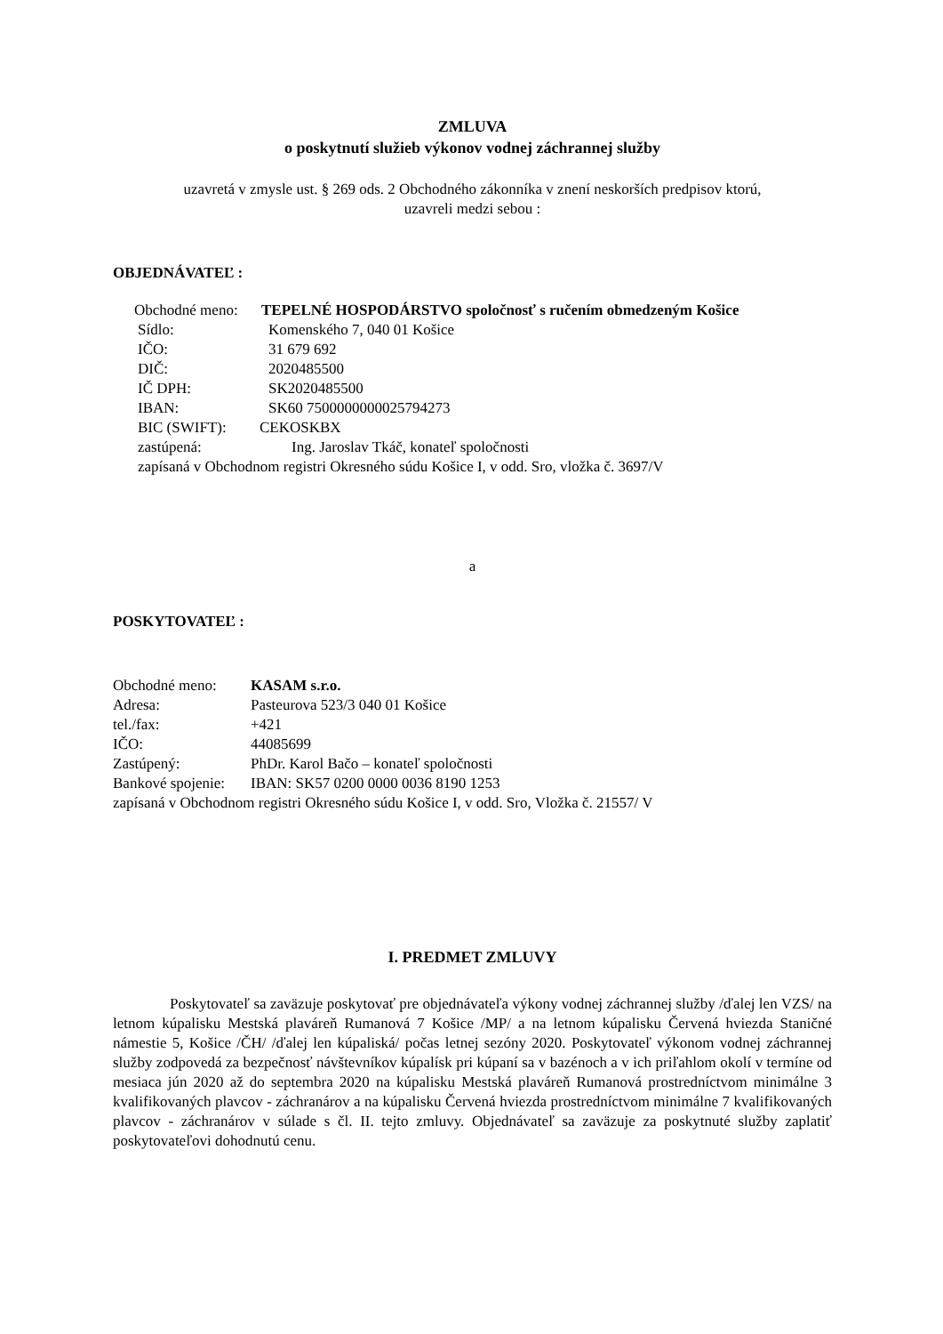ZMLUVA
o poskytnutí služieb výkonov vodnej záchrannej služby
uzavretá v zmysle ust. § 269 ods. 2 Obchodného zákonníka v znení neskorších predpisov ktorú,
uzavreli medzi sebou :
OBJEDNÁVATEĽ :
Obchodné meno: TEPELNÉ HOSPODÁRSTVO spoločnosť s ručením obmedzeným Košice
Sídlo: Komenského 7, 040 01 Košice
IČO: 31 679 692
DIČ: 2020485500
IČ DPH: SK2020485500
IBAN: SK60 7500000000025794273
BIC (SWIFT): CEKOSKBX
zastúpená: Ing. Jaroslav Tkáč, konateľ spoločnosti
zapísaná v Obchodnom registri Okresného súdu Košice I, v odd. Sro, vložka č. 3697/V
a
POSKYTOVATEĽ :
Obchodné meno: KASAM s.r.o.
Adresa: Pasteurova 523/3 040 01 Košice
tel./fax: +421
IČO: 44085699
Zastúpený: PhDr. Karol Bačo – konateľ spoločnosti
Bankové spojenie: IBAN: SK57 0200 0000 0036 8190 1253
zapísaná v Obchodnom registri Okresného súdu Košice I, v odd. Sro, Vložka č. 21557/ V
I. PREDMET ZMLUVY
Poskytovateľ sa zaväzuje poskytovať pre objednávateľa výkony vodnej záchrannej služby /ďalej len VZS/ na letnom kúpalisku Mestská plaváreň Rumanová 7 Košice /MP/ a na letnom kúpalisku Červená hviezda Staničné námestie 5, Košice /ČH/ /ďalej len kúpaliská/ počas letnej sezóny 2020. Poskytovateľ výkonom vodnej záchrannej služby zodpovedá za bezpečnosť návštevníkov kúpalísk pri kúpaní sa v bazénoch a v ich priľahlom okolí v termíne od mesiaca jún 2020 až do septembra 2020 na kúpalisku Mestská plaváreň Rumanová prostredníctvom minimálne 3 kvalifikovaných plavcov - záchranárov a na kúpalisku Červená hviezda prostredníctvom minimálne 7 kvalifikovaných plavcov - záchranárov v súlade s čl. II. tejto zmluvy. Objednávateľ sa zaväzuje za poskytnuté služby zaplatiť poskytovateľovi dohodnutú cenu.